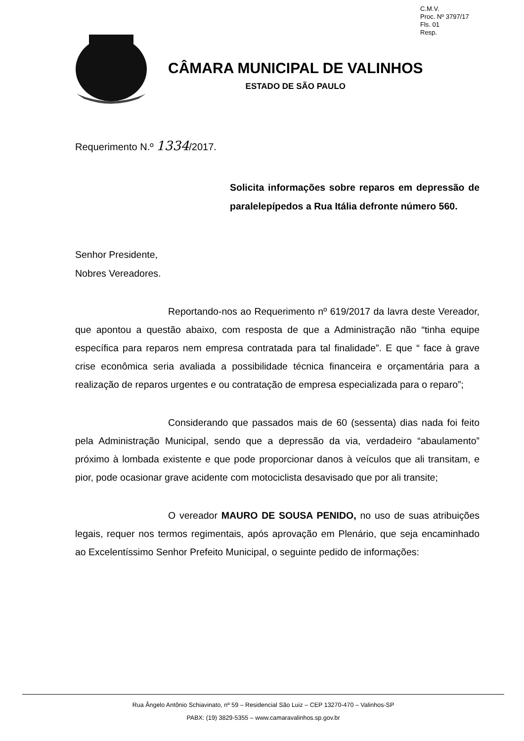C.M.V.
Proc. Nº 3797/17
Fls. 01
Resp.
CÂMARA MUNICIPAL DE VALINHOS
ESTADO DE SÃO PAULO
Requerimento N.º 1334/2017.
Solicita informações sobre reparos em depressão de paralelepípedos a Rua Itália defronte número 560.
Senhor Presidente,
Nobres Vereadores.
Reportando-nos ao Requerimento nº 619/2017 da lavra deste Vereador, que apontou a questão abaixo, com resposta de que a Administração não “tinha equipe específica para reparos nem empresa contratada para tal finalidade”. E que “ face à grave crise econômica seria avaliada a possibilidade técnica financeira e orçamentária para a realização de reparos urgentes e ou contratação de empresa especializada para o reparo”;
Considerando que passados mais de 60 (sessenta) dias nada foi feito pela Administração Municipal, sendo que a depressão da via, verdadeiro “abaulamento” próximo à lombada existente e que pode proporcionar danos à veículos que ali transitam, e pior, pode ocasionar grave acidente com motociclista desavisado que por ali transite;
O vereador MAURO DE SOUSA PENIDO, no uso de suas atribuições legais, requer nos termos regimentais, após aprovação em Plenário, que seja encaminhado ao Excelentíssimo Senhor Prefeito Municipal, o seguinte pedido de informações:
Rua Ângelo Antônio Schiavinato, nº 59 – Residencial São Luiz – CEP 13270-470 – Valinhos-SP
PABX: (19) 3829-5355 – www.camaravalinhos.sp.gov.br